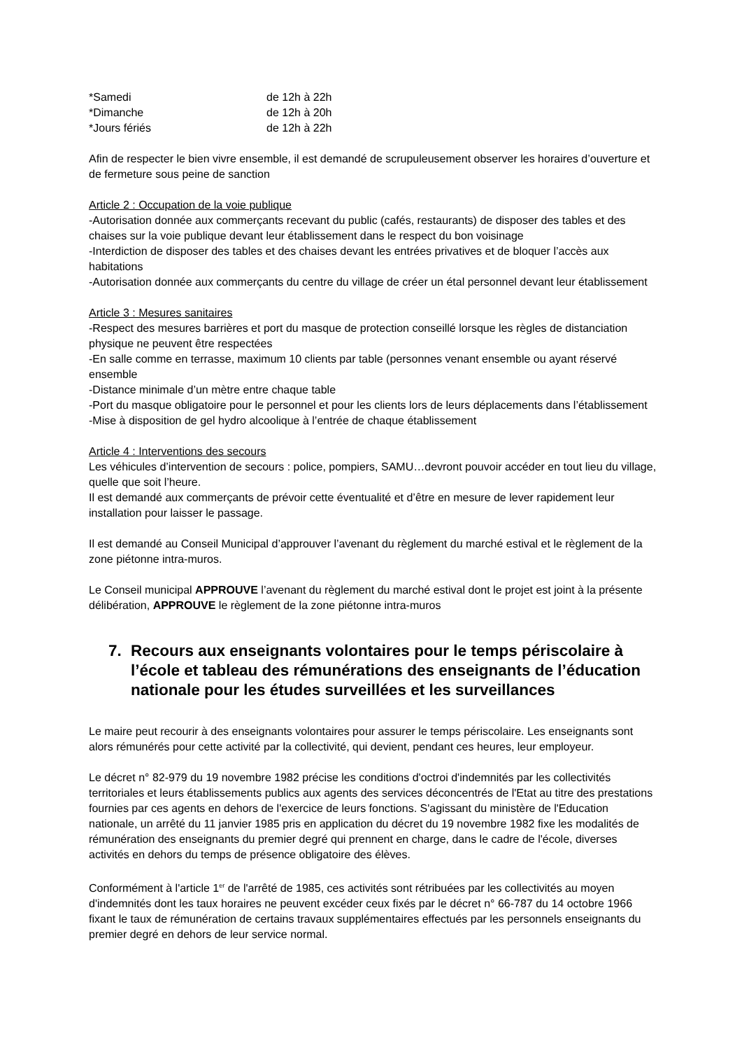*Samedi
de 12h à 22h
*Dimanche
de 12h à 20h
*Jours fériés
de 12h à 22h
Afin de respecter le bien vivre ensemble, il est demandé de scrupuleusement observer les horaires d’ouverture et de fermeture sous peine de sanction
Article 2 : Occupation de la voie publique
-Autorisation donnée aux commerçants recevant du public (cafés, restaurants) de disposer des tables et des chaises sur la voie publique devant leur établissement dans le respect du bon voisinage
-Interdiction de disposer des tables et des chaises devant les entrées privatives et de bloquer l’accès aux habitations
-Autorisation donnée aux commerçants du centre du village de créer un étal personnel devant leur établissement
Article 3 : Mesures sanitaires
-Respect des mesures barrières et port du masque de protection conseillé lorsque les règles de distanciation physique ne peuvent être respectées
-En salle comme en terrasse, maximum 10 clients par table (personnes venant ensemble ou ayant réservé ensemble
-Distance minimale d’un mètre entre chaque table
-Port du masque obligatoire pour le personnel et pour les clients lors de leurs déplacements dans l’établissement
-Mise à disposition de gel hydro alcoolique à l’entrée de chaque établissement
Article 4 : Interventions des secours
Les véhicules d’intervention de secours : police, pompiers, SAMU…devront pouvoir accéder en tout lieu du village, quelle que soit l’heure.
Il est demandé aux commerçants de prévoir cette éventualité et d’être en mesure de lever rapidement leur installation pour laisser le passage.
Il est demandé au Conseil Municipal d’approuver l’avenant du règlement du marché estival et le règlement de la zone piétonne intra-muros.
Le Conseil municipal APPROUVE l’avenant du règlement du marché estival dont le projet est joint à la présente délibération, APPROUVE le règlement de la zone piétonne intra-muros
7. Recours aux enseignants volontaires pour le temps périscolaire à l’école et tableau des rémunérations des enseignants de l’éducation nationale pour les études surveillées et les surveillances
Le maire peut recourir à des enseignants volontaires pour assurer le temps périscolaire. Les enseignants sont alors rémunérés pour cette activité par la collectivité, qui devient, pendant ces heures, leur employeur.
Le décret n° 82-979 du 19 novembre 1982 précise les conditions d'octroi d'indemnités par les collectivités territoriales et leurs établissements publics aux agents des services déconcentrés de l'Etat au titre des prestations fournies par ces agents en dehors de l'exercice de leurs fonctions. S'agissant du ministère de l'Education nationale, un arrêté du 11 janvier 1985 pris en application du décret du 19 novembre 1982 fixe les modalités de rémunération des enseignants du premier degré qui prennent en charge, dans le cadre de l'école, diverses activités en dehors du temps de présence obligatoire des élèves.
Conformément à l'article 1<sup>er</sup> de l'arrêté de 1985, ces activités sont rétribuées par les collectivités au moyen d'indemnités dont les taux horaires ne peuvent excéder ceux fixés par le décret n° 66-787 du 14 octobre 1966 fixant le taux de rémunération de certains travaux supplémentaires effectués par les personnels enseignants du premier degré en dehors de leur service normal.